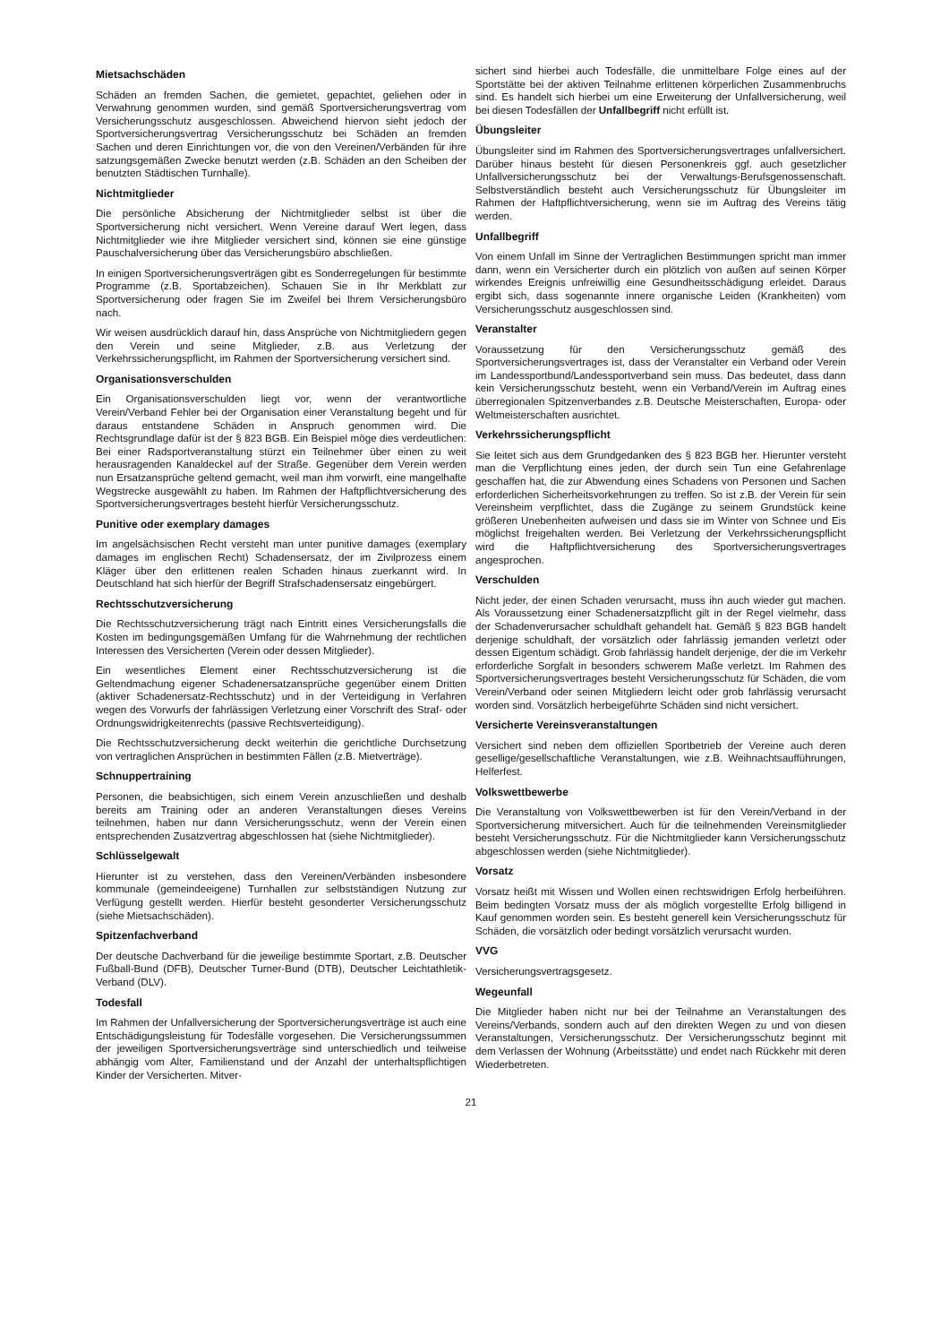Mietsachschäden
Schäden an fremden Sachen, die gemietet, gepachtet, geliehen oder in Verwahrung genommen wurden, sind gemäß Sportversicherungsvertrag vom Versicherungsschutz ausgeschlossen. Abweichend hiervon sieht jedoch der Sportversicherungsvertrag Versicherungsschutz bei Schäden an fremden Sachen und deren Einrichtungen vor, die von den Vereinen/Verbänden für ihre satzungsgemäßen Zwecke benutzt werden (z.B. Schäden an den Scheiben der benutzten Städtischen Turnhalle).
Nichtmitglieder
Die persönliche Absicherung der Nichtmitglieder selbst ist über die Sportversicherung nicht versichert. Wenn Vereine darauf Wert legen, dass Nichtmitglieder wie ihre Mitglieder versichert sind, können sie eine günstige Pauschalversicherung über das Versicherungsbüro abschließen.
In einigen Sportversicherungsverträgen gibt es Sonderregelungen für bestimmte Programme (z.B. Sportabzeichen). Schauen Sie in Ihr Merkblatt zur Sportversicherung oder fragen Sie im Zweifel bei Ihrem Versicherungsbüro nach.
Wir weisen ausdrücklich darauf hin, dass Ansprüche von Nichtmitgliedern gegen den Verein und seine Mitglieder, z.B. aus Verletzung der Verkehrssicherungspflicht, im Rahmen der Sportversicherung versichert sind.
Organisationsverschulden
Ein Organisationsverschulden liegt vor, wenn der verantwortliche Verein/Verband Fehler bei der Organisation einer Veranstaltung begeht und für daraus entstandene Schäden in Anspruch genommen wird. Die Rechtsgrundlage dafür ist der § 823 BGB. Ein Beispiel möge dies verdeutlichen: Bei einer Radsportveranstaltung stürzt ein Teilnehmer über einen zu weit herausragenden Kanaldeckel auf der Straße. Gegenüber dem Verein werden nun Ersatzansprüche geltend gemacht, weil man ihm vorwirft, eine mangelhafte Wegstrecke ausgewählt zu haben. Im Rahmen der Haftpflichtversicherung des Sportversicherungsvertrages besteht hierfür Versicherungsschutz.
Punitive oder exemplary damages
Im angelsächsischen Recht versteht man unter punitive damages (exemplary damages im englischen Recht) Schadensersatz, der im Zivilprozess einem Kläger über den erlittenen realen Schaden hinaus zuerkannt wird. In Deutschland hat sich hierfür der Begriff Strafschadensersatz eingebürgert.
Rechtsschutzversicherung
Die Rechtsschutzversicherung trägt nach Eintritt eines Versicherungsfalls die Kosten im bedingungsgemäßen Umfang für die Wahrnehmung der rechtlichen Interessen des Versicherten (Verein oder dessen Mitglieder).
Ein wesentliches Element einer Rechtsschutzversicherung ist die Geltendmachung eigener Schadenersatzansprüche gegenüber einem Dritten (aktiver Schadenersatz-Rechtsschutz) und in der Verteidigung in Verfahren wegen des Vorwurfs der fahrlässigen Verletzung einer Vorschrift des Straf- oder Ordnungswidrigkeitenrechts (passive Rechtsverteidigung).
Die Rechtsschutzversicherung deckt weiterhin die gerichtliche Durchsetzung von vertraglichen Ansprüchen in bestimmten Fällen (z.B. Mietverträge).
Schnuppertraining
Personen, die beabsichtigen, sich einem Verein anzuschließen und deshalb bereits am Training oder an anderen Veranstaltungen dieses Vereins teilnehmen, haben nur dann Versicherungsschutz, wenn der Verein einen entsprechenden Zusatzvertrag abgeschlossen hat (siehe Nichtmitglieder).
Schlüsselgewalt
Hierunter ist zu verstehen, dass den Vereinen/Verbänden insbesondere kommunale (gemeindeeigene) Turnhallen zur selbstständigen Nutzung zur Verfügung gestellt werden. Hierfür besteht gesonderter Versicherungsschutz (siehe Mietsachschäden).
Spitzenfachverband
Der deutsche Dachverband für die jeweilige bestimmte Sportart, z.B. Deutscher Fußball-Bund (DFB), Deutscher Turner-Bund (DTB), Deutscher Leichtathletik-Verband (DLV).
Todesfall
Im Rahmen der Unfallversicherung der Sportversicherungsverträge ist auch eine Entschädigungsleistung für Todesfälle vorgesehen. Die Versicherungssummen der jeweiligen Sportversicherungsverträge sind unterschiedlich und teilweise abhängig vom Alter, Familienstand und der Anzahl der unterhaltspflichtigen Kinder der Versicherten. Mitver-
sichert sind hierbei auch Todesfälle, die unmittelbare Folge eines auf der Sportstätte bei der aktiven Teilnahme erlittenen körperlichen Zusammenbruchs sind. Es handelt sich hierbei um eine Erweiterung der Unfallversicherung, weil bei diesen Todesfällen der Unfallbegriff nicht erfüllt ist.
Übungsleiter
Übungsleiter sind im Rahmen des Sportversicherungsvertrages unfallversichert. Darüber hinaus besteht für diesen Personenkreis ggf. auch gesetzlicher Unfallversicherungsschutz bei der Verwaltungs-Berufsgenossenschaft. Selbstverständlich besteht auch Versicherungsschutz für Übungsleiter im Rahmen der Haftpflichtversicherung, wenn sie im Auftrag des Vereins tätig werden.
Unfallbegriff
Von einem Unfall im Sinne der Vertraglichen Bestimmungen spricht man immer dann, wenn ein Versicherter durch ein plötzlich von außen auf seinen Körper wirkendes Ereignis unfreiwillig eine Gesundheitsschädigung erleidet. Daraus ergibt sich, dass sogenannte innere organische Leiden (Krankheiten) vom Versicherungsschutz ausgeschlossen sind.
Veranstalter
Voraussetzung für den Versicherungsschutz gemäß des Sportversicherungsvertrages ist, dass der Veranstalter ein Verband oder Verein im Landessportbund/Landessportverband sein muss. Das bedeutet, dass dann kein Versicherungsschutz besteht, wenn ein Verband/Verein im Auftrag eines überregionalen Spitzenverbandes z.B. Deutsche Meisterschaften, Europa- oder Weltmeisterschaften ausrichtet.
Verkehrssicherungspflicht
Sie leitet sich aus dem Grundgedanken des § 823 BGB her. Hierunter versteht man die Verpflichtung eines jeden, der durch sein Tun eine Gefahrenlage geschaffen hat, die zur Abwendung eines Schadens von Personen und Sachen erforderlichen Sicherheitsvorkehrungen zu treffen. So ist z.B. der Verein für sein Vereinsheim verpflichtet, dass die Zugänge zu seinem Grundstück keine größeren Unebenheiten aufweisen und dass sie im Winter von Schnee und Eis möglichst freigehalten werden. Bei Verletzung der Verkehrssicherungspflicht wird die Haftpflichtversicherung des Sportversicherungsvertrages angesprochen.
Verschulden
Nicht jeder, der einen Schaden verursacht, muss ihn auch wieder gut machen. Als Voraussetzung einer Schadenersatzpflicht gilt in der Regel vielmehr, dass der Schadenverursacher schuldhaft gehandelt hat. Gemäß § 823 BGB handelt derjenige schuldhaft, der vorsätzlich oder fahrlässig jemanden verletzt oder dessen Eigentum schädigt. Grob fahrlässig handelt derjenige, der die im Verkehr erforderliche Sorgfalt in besonders schwerem Maße verletzt. Im Rahmen des Sportversicherungsvertrages besteht Versicherungsschutz für Schäden, die vom Verein/Verband oder seinen Mitgliedern leicht oder grob fahrlässig verursacht worden sind. Vorsätzlich herbeigeführte Schäden sind nicht versichert.
Versicherte Vereinsveranstaltungen
Versichert sind neben dem offiziellen Sportbetrieb der Vereine auch deren gesellige/gesellschaftliche Veranstaltungen, wie z.B. Weihnachtsaufführungen, Helferfest.
Volkswettbewerbe
Die Veranstaltung von Volkswettbewerben ist für den Verein/Verband in der Sportversicherung mitversichert. Auch für die teilnehmenden Vereinsmitglieder besteht Versicherungsschutz. Für die Nichtmitglieder kann Versicherungsschutz abgeschlossen werden (siehe Nichtmitglieder).
Vorsatz
Vorsatz heißt mit Wissen und Wollen einen rechtswidrigen Erfolg herbeiführen. Beim bedingten Vorsatz muss der als möglich vorgestellte Erfolg billigend in Kauf genommen worden sein. Es besteht generell kein Versicherungsschutz für Schäden, die vorsätzlich oder bedingt vorsätzlich verursacht wurden.
VVG
Versicherungsvertragsgesetz.
Wegeunfall
Die Mitglieder haben nicht nur bei der Teilnahme an Veranstaltungen des Vereins/Verbands, sondern auch auf den direkten Wegen zu und von diesen Veranstaltungen, Versicherungsschutz. Der Versicherungsschutz beginnt mit dem Verlassen der Wohnung (Arbeitsstätte) und endet nach Rückkehr mit deren Wiederbetreten.
21